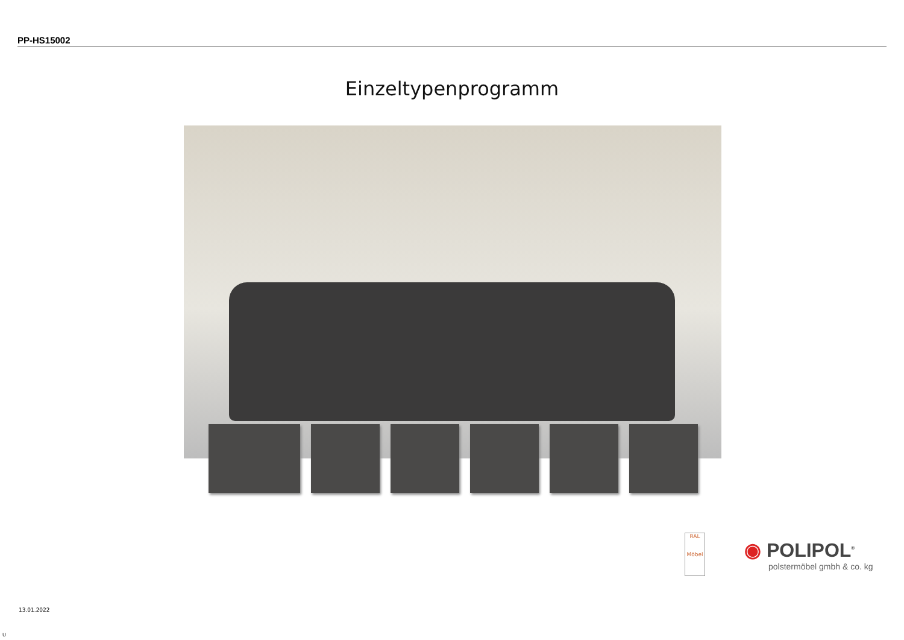PP-HS15002
Einzeltypenprogramm
RAL
Möbel
◉ POLIPOL<sup>®</sup>
polstermöbel gmbh & co. kg
13.01.2022
U